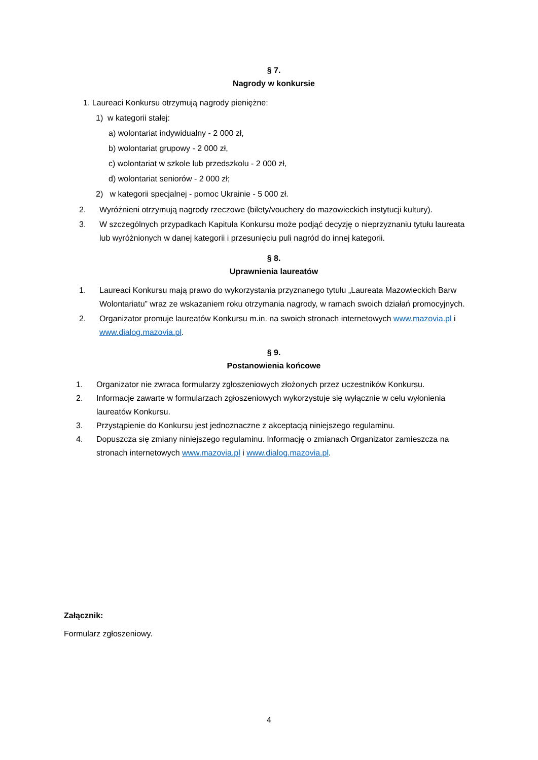§ 7.
Nagrody w konkursie
1. Laureaci Konkursu otrzymują nagrody pieniężne:
1) w kategorii stałej:
a) wolontariat indywidualny - 2 000 zł,
b) wolontariat grupowy - 2 000 zł,
c) wolontariat w szkole lub przedszkolu - 2 000 zł,
d) wolontariat seniorów - 2 000 zł;
2) w kategorii specjalnej - pomoc Ukrainie - 5 000 zł.
2. Wyróżnieni otrzymują nagrody rzeczowe (bilety/vouchery do mazowieckich instytucji kultury).
3. W szczególnych przypadkach Kapituła Konkursu może podjąć decyzję o nieprzyznaniu tytułu laureata lub wyróżnionych w danej kategorii i przesunięciu puli nagród do innej kategorii.
§ 8.
Uprawnienia laureatów
1. Laureaci Konkursu mają prawo do wykorzystania przyznanego tytułu „Laureata Mazowieckich Barw Wolontariatu” wraz ze wskazaniem roku otrzymania nagrody, w ramach swoich działań promocyjnych.
2. Organizator promuje laureatów Konkursu m.in. na swoich stronach internetowych www.mazovia.pl i www.dialog.mazovia.pl.
§ 9.
Postanowienia końcowe
1. Organizator nie zwraca formularzy zgłoszeniowych złożonych przez uczestników Konkursu.
2. Informacje zawarte w formularzach zgłoszeniowych wykorzystuje się wyłącznie w celu wyłonienia laureatów Konkursu.
3. Przystąpienie do Konkursu jest jednoznaczne z akceptacją niniejszego regulaminu.
4. Dopuszcza się zmiany niniejszego regulaminu. Informację o zmianach Organizator zamieszcza na stronach internetowych www.mazovia.pl i www.dialog.mazovia.pl.
Załącznik:
Formularz zgłoszeniowy.
4